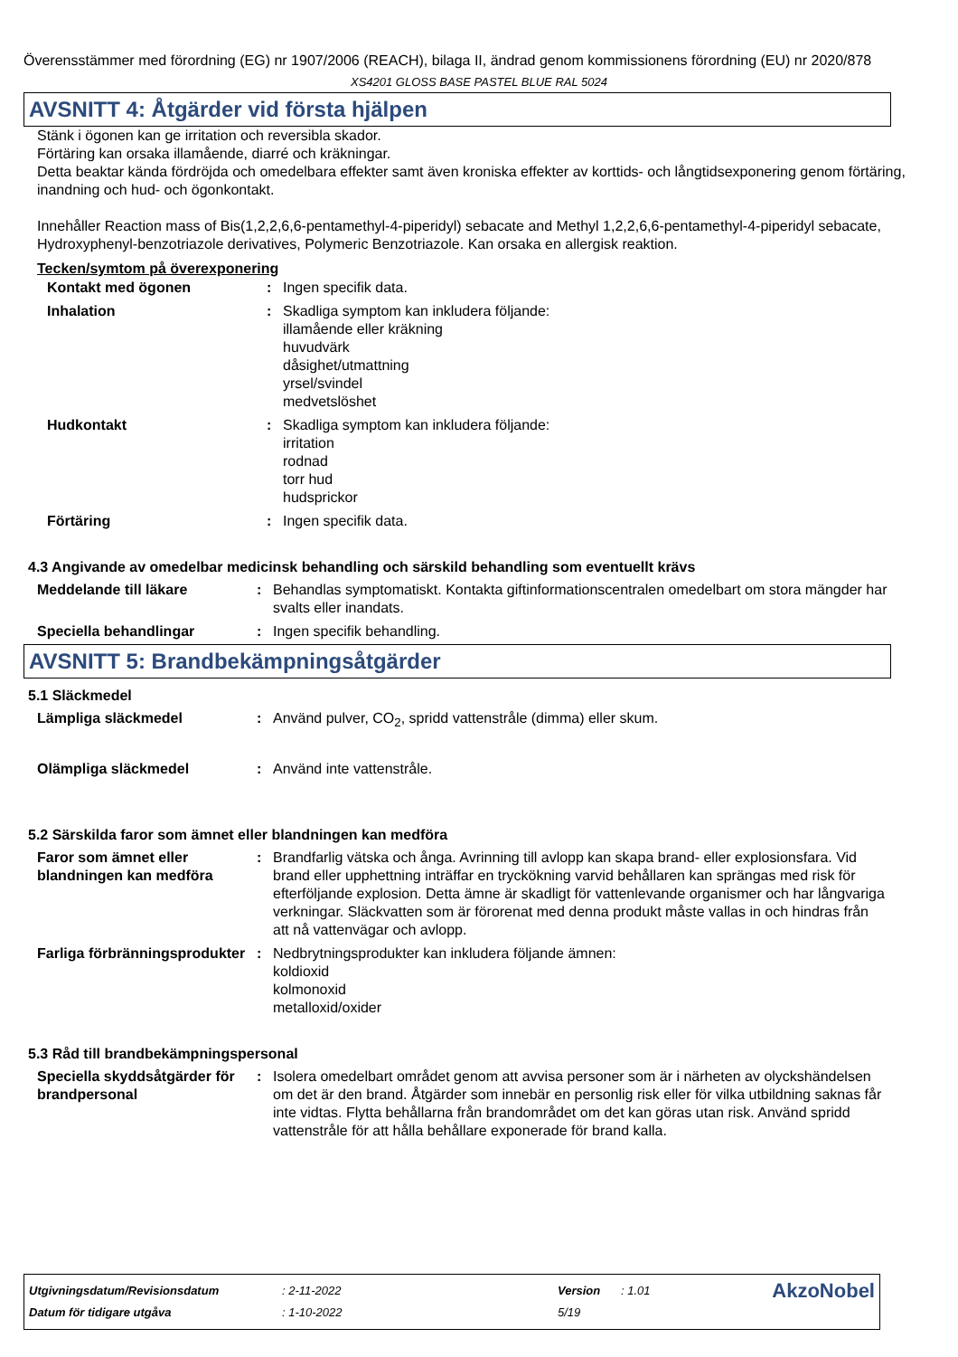Överensstämmer med förordning (EG) nr 1907/2006 (REACH), bilaga II, ändrad genom kommissionens förordning (EU) nr 2020/878
XS4201 GLOSS BASE PASTEL BLUE RAL 5024
AVSNITT 4: Åtgärder vid första hjälpen
Stänk i ögonen kan ge irritation och reversibla skador.
Förtäring kan orsaka illamående, diarré och kräkningar.
Detta beaktar kända fördröjda och omedelbara effekter samt även kroniska effekter av korttids- och långtidsexponering genom förtäring, inandning och hud- och ögonkontakt.
Innehåller Reaction mass of Bis(1,2,2,6,6-pentamethyl-4-piperidyl) sebacate and Methyl 1,2,2,6,6-pentamethyl-4-piperidyl sebacate, Hydroxyphenyl-benzotriazole derivatives, Polymeric Benzotriazole. Kan orsaka en allergisk reaktion.
Tecken/symtom på överexponering
| Kontakt med ögonen | : | Ingen specifik data. |
| Inhalation | : | Skadliga symptom kan inkludera följande: illamående eller kräkning huvudvärk dåsighet/utmattning yrsel/svindel medvetslöshet |
| Hudkontakt | : | Skadliga symptom kan inkludera följande: irritation rodnad torr hud hudsprickor |
| Förtäring | : | Ingen specifik data. |
4.3 Angivande av omedelbar medicinsk behandling och särskild behandling som eventuellt krävs
| Meddelande till läkare | : | Behandlas symptomatiskt. Kontakta giftinformationscentralen omedelbart om stora mängder har svalts eller inandats. |
| Speciella behandlingar | : | Ingen specifik behandling. |
AVSNITT 5: Brandbekämpningsåtgärder
5.1 Släckmedel
| Lämpliga släckmedel | : | Använd pulver, CO<sub>2</sub>, spridd vattenstråle (dimma) eller skum. |
| Olämpliga släckmedel | : | Använd inte vattenstråle. |
5.2 Särskilda faror som ämnet eller blandningen kan medföra
| Faror som ämnet eller blandningen kan medföra | : | Brandfarlig vätska och ånga. Avrinning till avlopp kan skapa brand- eller explosionsfara. Vid brand eller upphettning inträffar en tryckökning varvid behållaren kan sprängas med risk för efterföljande explosion. Detta ämne är skadligt för vattenlevande organismer och har långvariga verkningar. Släckvatten som är förorenat med denna produkt måste vallas in och hindras från att nå vattenvägar och avlopp. |
| Farliga förbränningsprodukter | : | Nedbrytningsprodukter kan inkludera följande ämnen: koldioxid kolmonoxid metalloxid/oxider |
5.3 Råd till brandbekämpningspersonal
| Speciella skyddsåtgärder för brandpersonal | : | Isolera omedelbart området genom att avvisa personer som är i närheten av olyckshändelsen om det är den brand. Åtgärder som innebär en personlig risk eller för vilka utbildning saknas får inte vidtas. Flytta behållarna från brandområdet om det kan göras utan risk. Använd spridd vattenstråle för att hålla behållare exponerade för brand kalla. |
| Utgivningsdatum/Revisionsdatum | : 2-11-2022 | Version | : 1.01 | AkzoNobel |
| Datum för tidigare utgåva | : 1-10-2022 | 5/19 | | |